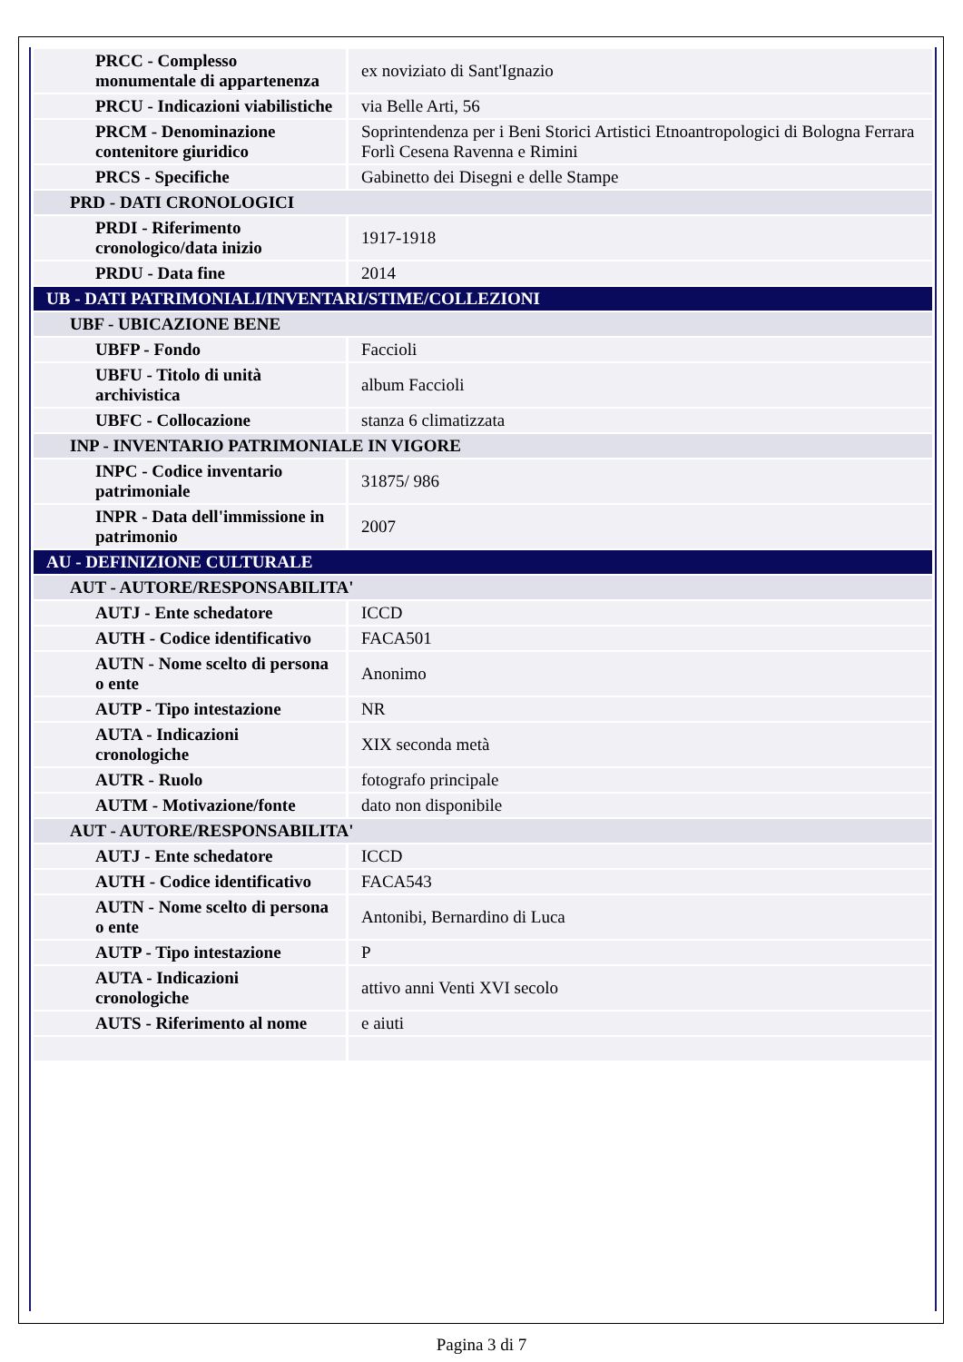| PRCC - Complesso monumentale di appartenenza | ex noviziato di Sant'Ignazio |
| PRCU - Indicazioni viabilistiche | via Belle Arti, 56 |
| PRCM - Denominazione contenitore giuridico | Soprintendenza per i Beni Storici Artistici Etnoantropologici di Bologna Ferrara Forlì Cesena Ravenna e Rimini |
| PRCS - Specifiche | Gabinetto dei Disegni e delle Stampe |
| PRD - DATI CRONOLOGICI | |
| PRDI - Riferimento cronologico/data inizio | 1917-1918 |
| PRDU - Data fine | 2014 |
| UB - DATI PATRIMONIALI/INVENTARI/STIME/COLLEZIONI | |
| UBF - UBICAZIONE BENE | |
| UBFP - Fondo | Faccioli |
| UBFU - Titolo di unità archivistica | album Faccioli |
| UBFC - Collocazione | stanza 6 climatizzata |
| INP - INVENTARIO PATRIMONIALE IN VIGORE | |
| INPC - Codice inventario patrimoniale | 31875/ 986 |
| INPR - Data dell'immissione in patrimonio | 2007 |
| AU - DEFINIZIONE CULTURALE | |
| AUT - AUTORE/RESPONSABILITA' | |
| AUTJ - Ente schedatore | ICCD |
| AUTH - Codice identificativo | FACA501 |
| AUTN - Nome scelto di persona o ente | Anonimo |
| AUTP - Tipo intestazione | NR |
| AUTA - Indicazioni cronologiche | XIX seconda metà |
| AUTR - Ruolo | fotografo principale |
| AUTM - Motivazione/fonte | dato non disponibile |
| AUT - AUTORE/RESPONSABILITA' | |
| AUTJ - Ente schedatore | ICCD |
| AUTH - Codice identificativo | FACA543 |
| AUTN - Nome scelto di persona o ente | Antonibi, Bernardino di Luca |
| AUTP - Tipo intestazione | P |
| AUTA - Indicazioni cronologiche | attivo anni Venti XVI secolo |
| AUTS - Riferimento al nome | e aiuti |
Pagina 3 di 7